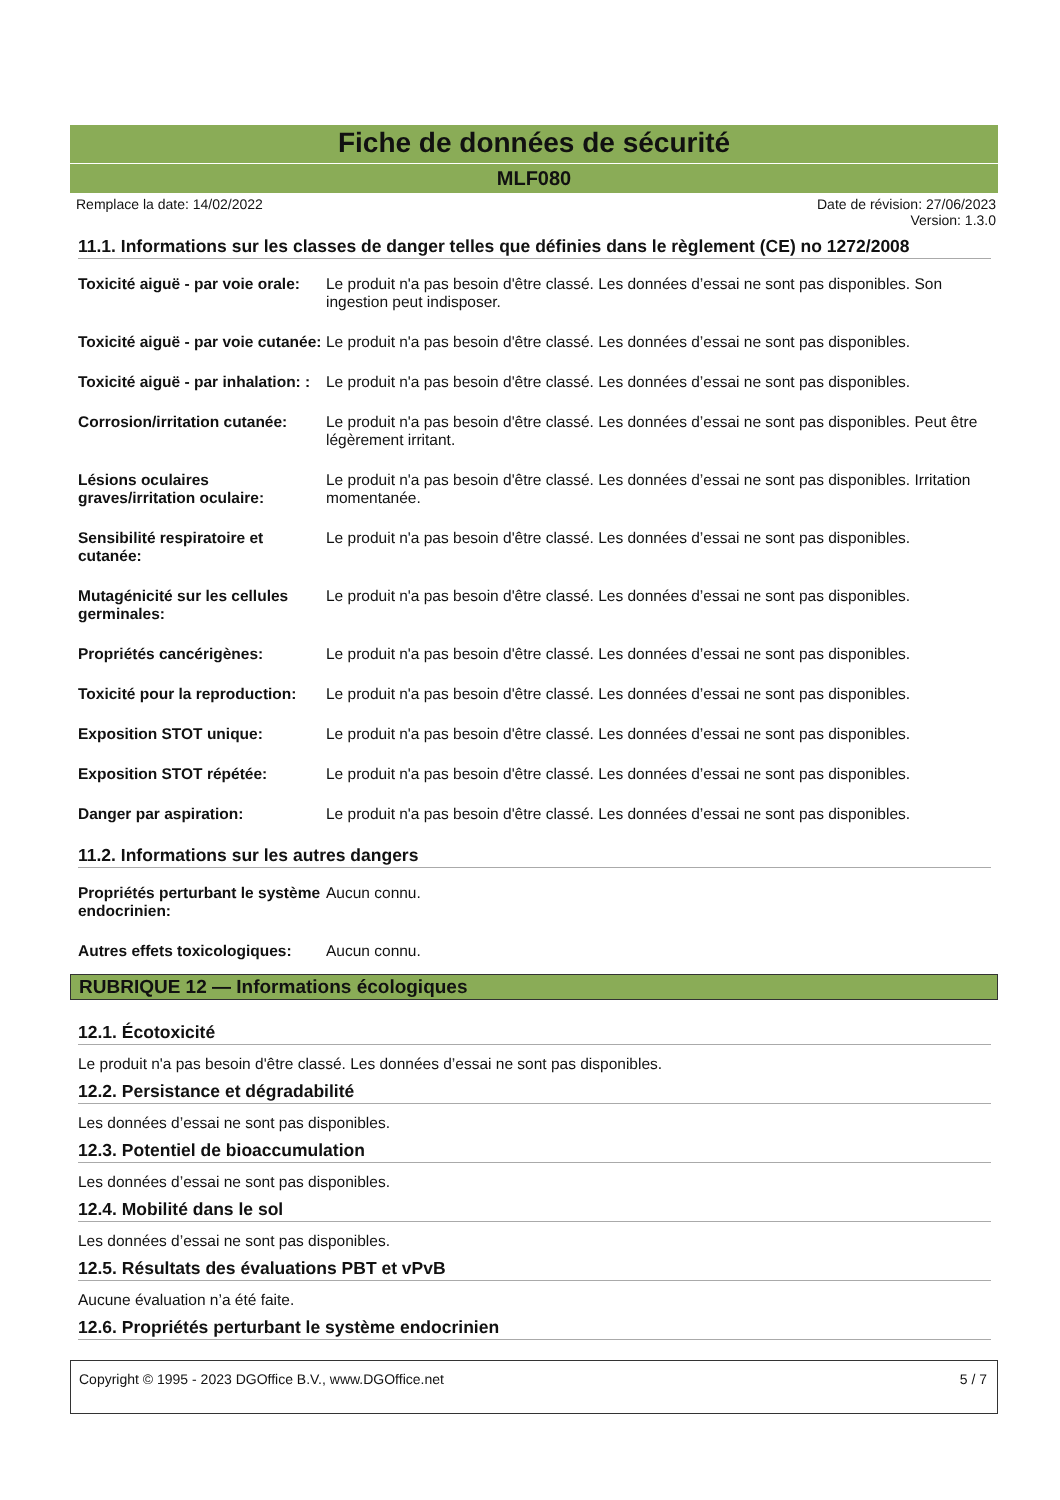Fiche de données de sécurité
MLF080
Remplace la date: 14/02/2022 Date de révision: 27/06/2023
Version: 1.3.0
11.1. Informations sur les classes de danger telles que définies dans le règlement (CE) no 1272/2008
| Toxicité aiguë - par voie orale: | Le produit n'a pas besoin d'être classé. Les données d’essai ne sont pas disponibles. Son ingestion peut indisposer. |
| Toxicité aiguë - par voie cutanée: | Le produit n'a pas besoin d'être classé. Les données d’essai ne sont pas disponibles. |
| Toxicité aiguë - par inhalation: : | Le produit n'a pas besoin d'être classé. Les données d’essai ne sont pas disponibles. |
| Corrosion/irritation cutanée: | Le produit n'a pas besoin d'être classé. Les données d’essai ne sont pas disponibles. Peut être légèrement irritant. |
| Lésions oculaires graves/irritation oculaire: | Le produit n'a pas besoin d'être classé. Les données d’essai ne sont pas disponibles. Irritation momentanée. |
| Sensibilité respiratoire et cutanée: | Le produit n'a pas besoin d'être classé. Les données d’essai ne sont pas disponibles. |
| Mutagénicité sur les cellules germinales: | Le produit n'a pas besoin d'être classé. Les données d’essai ne sont pas disponibles. |
| Propriétés cancérigènes: | Le produit n'a pas besoin d'être classé. Les données d’essai ne sont pas disponibles. |
| Toxicité pour la reproduction: | Le produit n'a pas besoin d'être classé. Les données d’essai ne sont pas disponibles. |
| Exposition STOT unique: | Le produit n'a pas besoin d'être classé. Les données d’essai ne sont pas disponibles. |
| Exposition STOT répétée: | Le produit n'a pas besoin d'être classé. Les données d’essai ne sont pas disponibles. |
| Danger par aspiration: | Le produit n'a pas besoin d'être classé. Les données d’essai ne sont pas disponibles. |
11.2. Informations sur les autres dangers
| Propriétés perturbant le système endocrinien: | Aucun connu. |
| Autres effets toxicologiques: | Aucun connu. |
RUBRIQUE 12 — Informations écologiques
12.1. Écotoxicité
Le produit n'a pas besoin d'être classé. Les données d’essai ne sont pas disponibles.
12.2. Persistance et dégradabilité
Les données d’essai ne sont pas disponibles.
12.3. Potentiel de bioaccumulation
Les données d’essai ne sont pas disponibles.
12.4. Mobilité dans le sol
Les données d’essai ne sont pas disponibles.
12.5. Résultats des évaluations PBT et vPvB
Aucune évaluation n’a été faite.
12.6. Propriétés perturbant le système endocrinien
Copyright © 1995 - 2023 DGOffice B.V., www.DGOffice.net 5 / 7